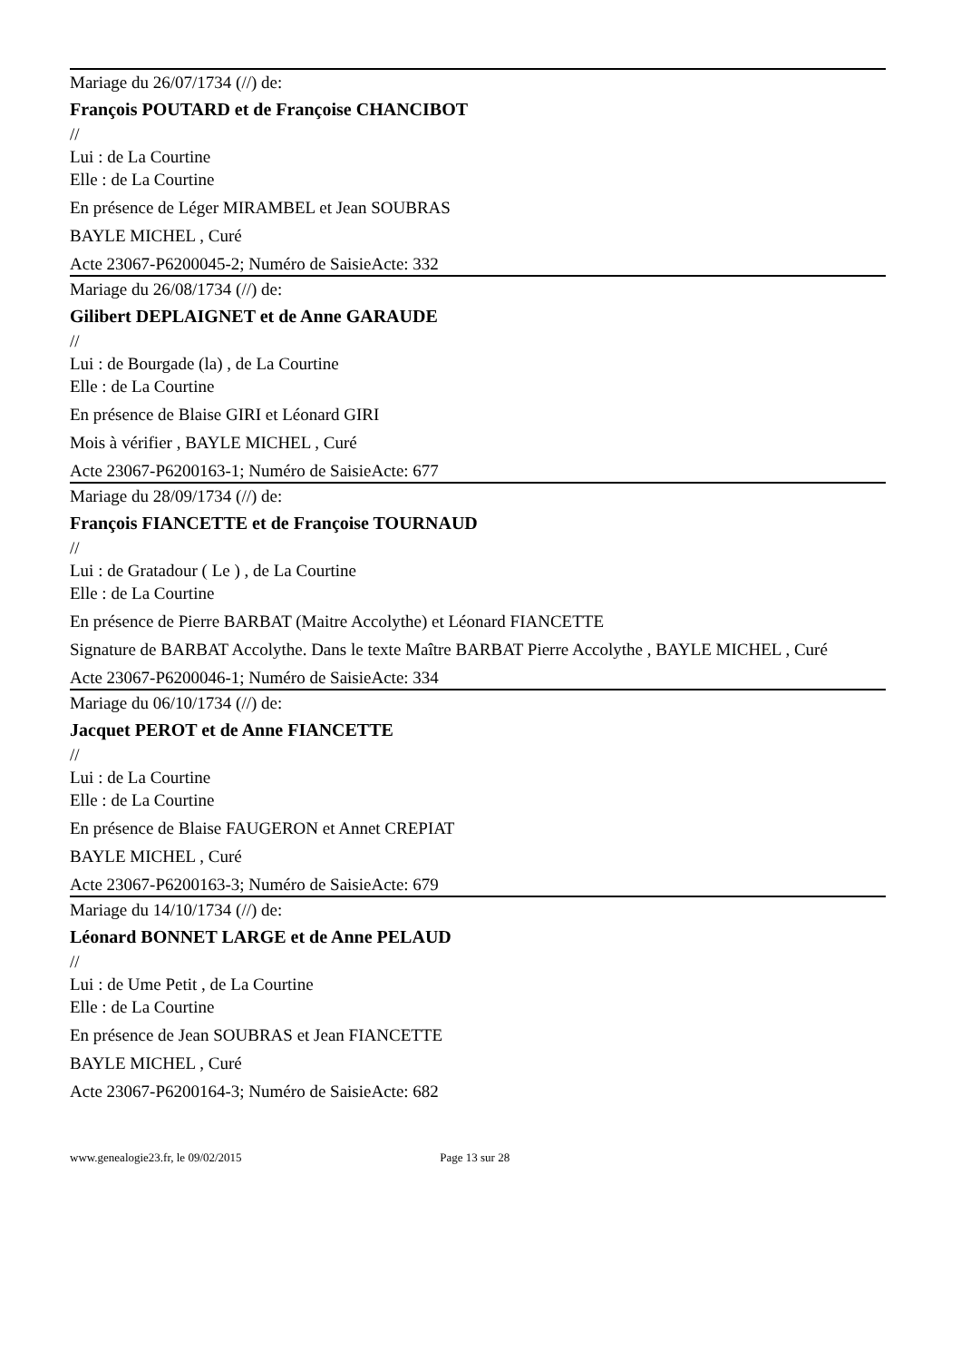Mariage du 26/07/1734 (//) de:
François POUTARD et de Françoise CHANCIBOT
//
Lui : de La Courtine
Elle : de La Courtine
En présence de Léger MIRAMBEL et Jean SOUBRAS
BAYLE MICHEL , Curé
Acte 23067-P6200045-2; Numéro de SaisieActe: 332
Mariage du 26/08/1734 (//) de:
Gilibert DEPLAIGNET et de Anne GARAUDE
//
Lui : de Bourgade (la) , de La Courtine
Elle : de La Courtine
En présence de Blaise GIRI et Léonard GIRI
Mois à vérifier , BAYLE MICHEL , Curé
Acte 23067-P6200163-1; Numéro de SaisieActe: 677
Mariage du 28/09/1734 (//) de:
François FIANCETTE et de Françoise TOURNAUD
//
Lui : de Gratadour ( Le ) , de La Courtine
Elle : de La Courtine
En présence de Pierre BARBAT (Maitre Accolythe) et Léonard FIANCETTE
Signature de BARBAT Accolythe. Dans le texte Maître BARBAT Pierre Accolythe , BAYLE MICHEL , Curé
Acte 23067-P6200046-1; Numéro de SaisieActe: 334
Mariage du 06/10/1734 (//) de:
Jacquet PEROT et de Anne FIANCETTE
//
Lui : de La Courtine
Elle : de La Courtine
En présence de Blaise FAUGERON et Annet CREPIAT
BAYLE MICHEL , Curé
Acte 23067-P6200163-3; Numéro de SaisieActe: 679
Mariage du 14/10/1734 (//) de:
Léonard BONNET LARGE et de Anne PELAUD
//
Lui : de Ume Petit , de La Courtine
Elle : de La Courtine
En présence de Jean SOUBRAS et Jean FIANCETTE
BAYLE MICHEL , Curé
Acte 23067-P6200164-3; Numéro de SaisieActe: 682
www.genealogie23.fr, le 09/02/2015 Page 13 sur 28